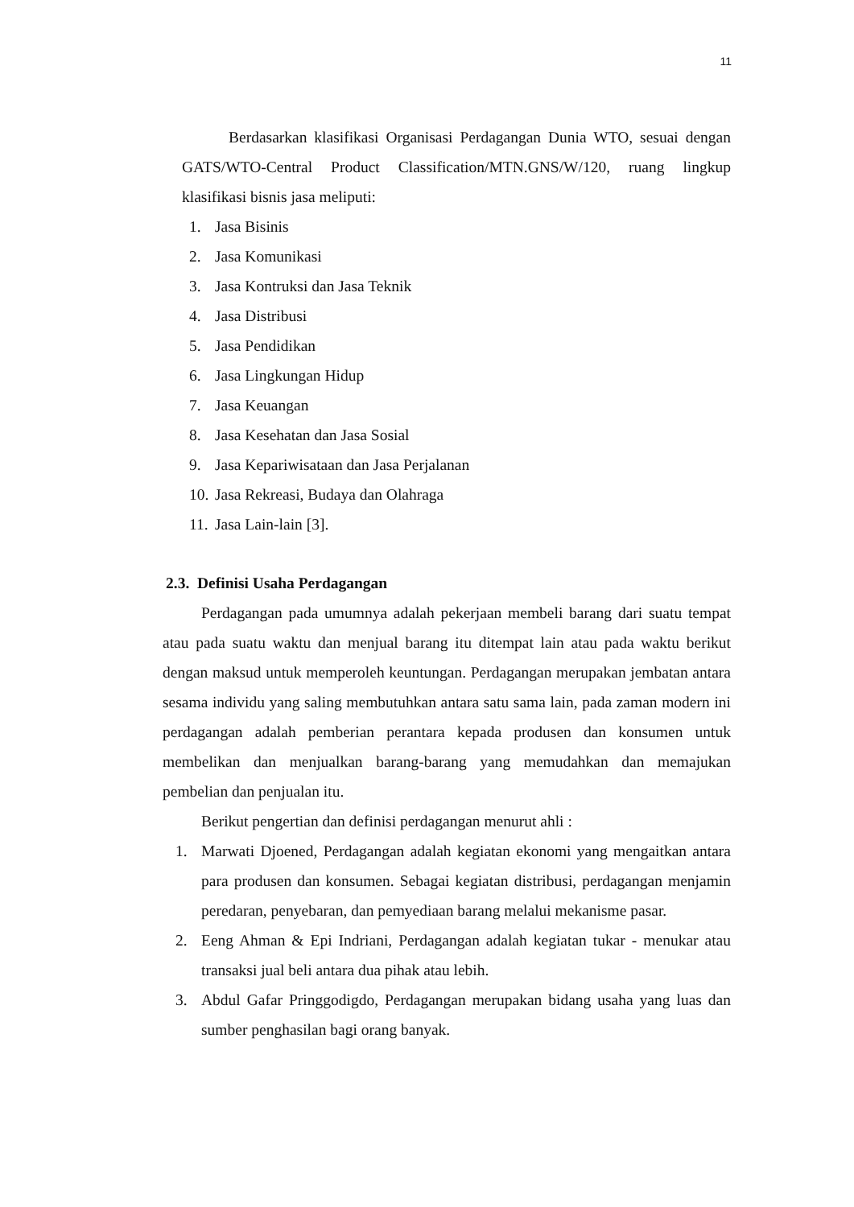11
Berdasarkan klasifikasi Organisasi Perdagangan Dunia WTO, sesuai dengan GATS/WTO-Central Product Classification/MTN.GNS/W/120, ruang lingkup klasifikasi bisnis jasa meliputi:
1. Jasa Bisinis
2. Jasa Komunikasi
3. Jasa Kontruksi dan Jasa Teknik
4. Jasa Distribusi
5. Jasa Pendidikan
6. Jasa Lingkungan Hidup
7. Jasa Keuangan
8. Jasa Kesehatan dan Jasa Sosial
9. Jasa Kepariwisataan dan Jasa Perjalanan
10. Jasa Rekreasi, Budaya dan Olahraga
11. Jasa Lain-lain [3].
2.3. Definisi Usaha Perdagangan
Perdagangan pada umumnya adalah pekerjaan membeli barang dari suatu tempat atau pada suatu waktu dan menjual barang itu ditempat lain atau pada waktu berikut dengan maksud untuk memperoleh keuntungan. Perdagangan merupakan jembatan antara sesama individu yang saling membutuhkan antara satu sama lain, pada zaman modern ini perdagangan adalah pemberian perantara kepada produsen dan konsumen untuk membelikan dan menjualkan barang-barang yang memudahkan dan memajukan pembelian dan penjualan itu.
Berikut pengertian dan definisi perdagangan menurut ahli :
1. Marwati Djoened, Perdagangan adalah kegiatan ekonomi yang mengaitkan antara para produsen dan konsumen. Sebagai kegiatan distribusi, perdagangan menjamin peredaran, penyebaran, dan pemyediaan barang melalui mekanisme pasar.
2. Eeng Ahman & Epi Indriani, Perdagangan adalah kegiatan tukar - menukar atau transaksi jual beli antara dua pihak atau lebih.
3. Abdul Gafar Pringgodigdo, Perdagangan merupakan bidang usaha yang luas dan sumber penghasilan bagi orang banyak.